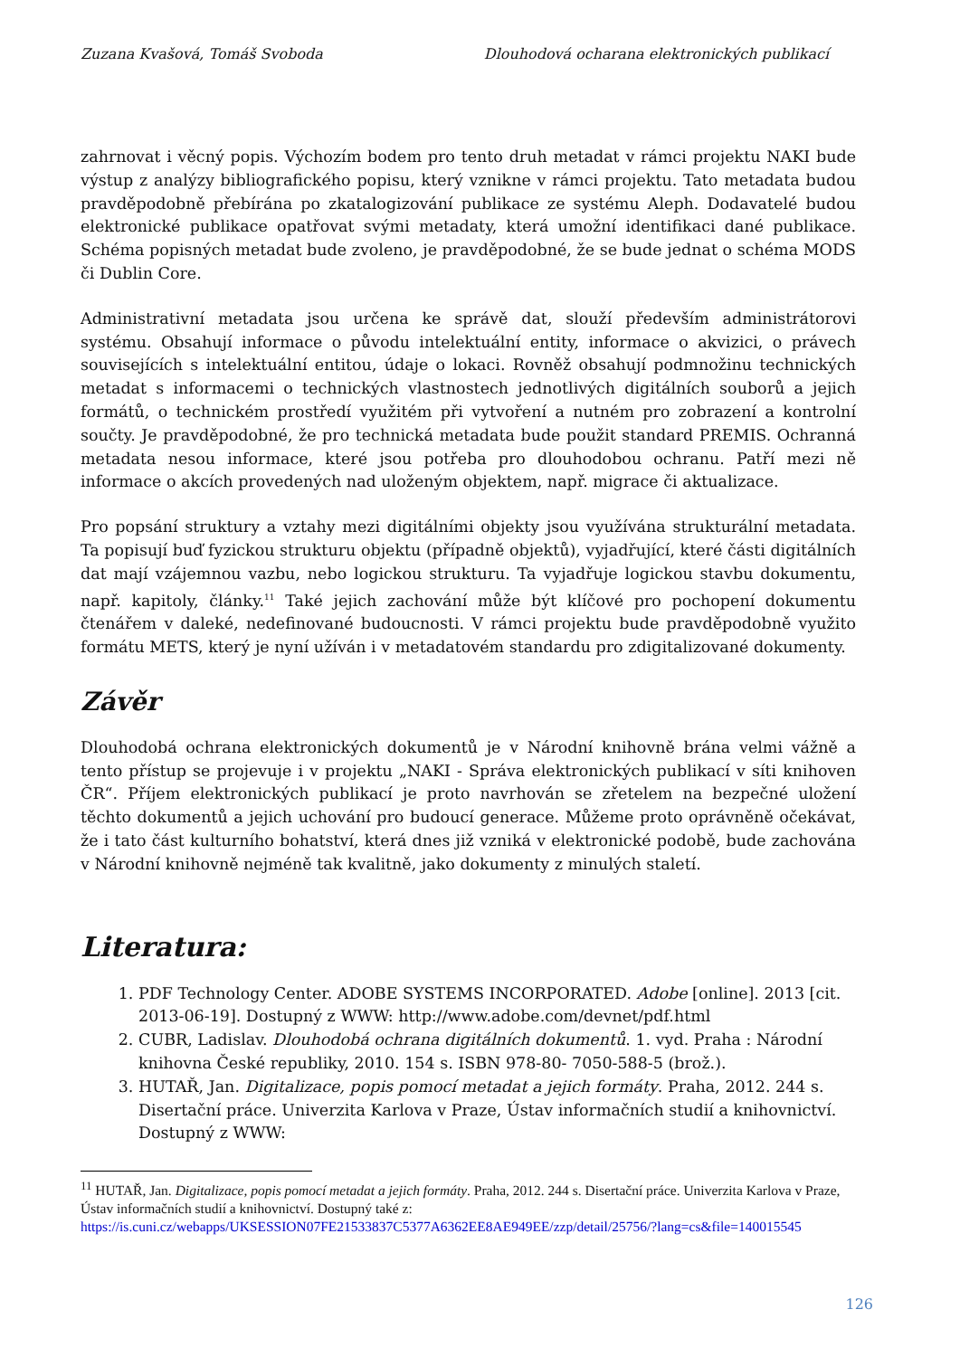Zuzana Kvašová, Tomáš Svoboda Dlouhodová ocharana elektronických publikací
zahrnovat i věcný popis. Výchozím bodem pro tento druh metadat v rámci projektu NAKI bude výstup z analýzy bibliografického popisu, který vznikne v rámci projektu. Tato metadata budou pravděpodobně přebírána po zkatalogizování publikace ze systému Aleph. Dodavatelé budou elektronické publikace opatřovat svými metadaty, která umožní identifikaci dané publikace. Schéma popisných metadat bude zvoleno, je pravděpodobné, že se bude jednat o schéma MODS či Dublin Core.
Administrativní metadata jsou určena ke správě dat, slouží především administrátorovi systému. Obsahují informace o původu intelektuální entity, informace o akvizici, o právech souvisejících s intelektuální entitou, údaje o lokaci. Rovněž obsahují podmnožinu technických metadat s informacemi o technických vlastnostech jednotlivých digitálních souborů a jejich formátů, o technickém prostředí využitém při vytvoření a nutném pro zobrazení a kontrolní součty. Je pravděpodobné, že pro technická metadata bude použit standard PREMIS. Ochranná metadata nesou informace, které jsou potřeba pro dlouhodobou ochranu. Patří mezi ně informace o akcích provedených nad uloženým objektem, např. migrace či aktualizace.
Pro popsání struktury a vztahy mezi digitálními objekty jsou využívána strukturální metadata. Ta popisují buď fyzickou strukturu objektu (případně objektů), vyjadřující, které části digitálních dat mají vzájemnou vazbu, nebo logickou strukturu. Ta vyjadřuje logickou stavbu dokumentu, např. kapitoly, články.<sup>11</sup> Také jejich zachování může být klíčové pro pochopení dokumentu čtenářem v daleké, nedefinované budoucnosti. V rámci projektu bude pravděpodobně využito formátu METS, který je nyní užíván i v metadatovém standardu pro zdigitalizované dokumenty.
Závěr
Dlouhodobá ochrana elektronických dokumentů je v Národní knihovně brána velmi vážně a tento přístup se projevuje i v projektu „NAKI - Správa elektronických publikací v síti knihoven ČR“. Příjem elektronických publikací je proto navrhován se zřetelem na bezpečné uložení těchto dokumentů a jejich uchování pro budoucí generace. Můžeme proto oprávněně očekávat, že i tato část kulturního bohatství, která dnes již vzniká v elektronické podobě, bude zachována v Národní knihovně nejméně tak kvalitně, jako dokumenty z minulých staletí.
Literatura:
1. PDF Technology Center. ADOBE SYSTEMS INCORPORATED. Adobe [online]. 2013 [cit. 2013-06-19]. Dostupný z WWW: http://www.adobe.com/devnet/pdf.html
2. CUBR, Ladislav. Dlouhodobá ochrana digitálních dokumentů. 1. vyd. Praha : Národní knihovna České republiky, 2010. 154 s. ISBN 978-80- 7050-588-5 (brož.).
3. HUTAŘ, Jan. Digitalizace, popis pomocí metadat a jejich formáty. Praha, 2012. 244 s. Disertační práce. Univerzita Karlova v Praze, Ústav informačních studií a knihovnictví. Dostupný z WWW:
<sup>11</sup> HUTAŘ, Jan. Digitalizace, popis pomocí metadat a jejich formáty. Praha, 2012. 244 s. Disertační práce. Univerzita Karlova v Praze, Ústav informačních studií a knihovnictví. Dostupný také z: https://is.cuni.cz/webapps/UKSESSION07FE21533837C5377A6362EE8AE949EE/zzp/detail/25756/?lang=cs&file=140015545
126